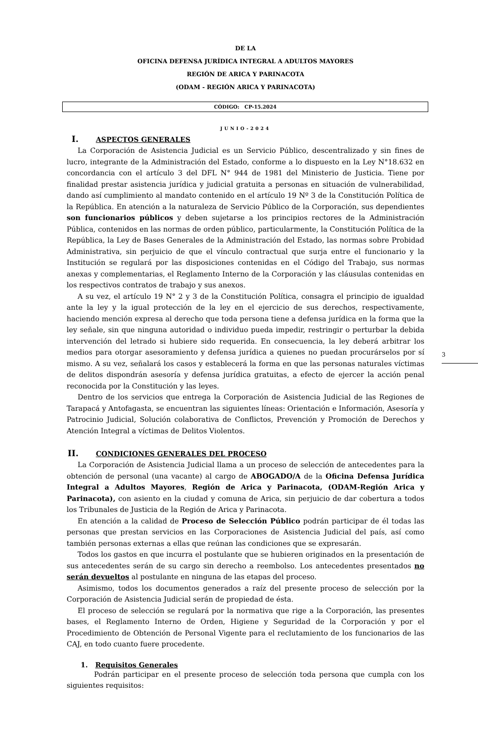DE LA
OFICINA DEFENSA JURÍDICA INTEGRAL A ADULTOS MAYORES
REGIÓN DE ARICA Y PARINACOTA
(ODAM - REGIÓN ARICA Y PARINACOTA)
CÓDIGO: CP-15.2024
JUNIO-2024
I. ASPECTOS GENERALES
La Corporación de Asistencia Judicial es un Servicio Público, descentralizado y sin fines de lucro, integrante de la Administración del Estado, conforme a lo dispuesto en la Ley N°18.632 en concordancia con el artículo 3 del DFL N° 944 de 1981 del Ministerio de Justicia. Tiene por finalidad prestar asistencia jurídica y judicial gratuita a personas en situación de vulnerabilidad, dando así cumplimiento al mandato contenido en el artículo 19 Nº 3 de la Constitución Política de la República. En atención a la naturaleza de Servicio Público de la Corporación, sus dependientes son funcionarios públicos y deben sujetarse a los principios rectores de la Administración Pública, contenidos en las normas de orden público, particularmente, la Constitución Política de la República, la Ley de Bases Generales de la Administración del Estado, las normas sobre Probidad Administrativa, sin perjuicio de que el vínculo contractual que surja entre el funcionario y la Institución se regulará por las disposiciones contenidas en el Código del Trabajo, sus normas anexas y complementarias, el Reglamento Interno de la Corporación y las cláusulas contenidas en los respectivos contratos de trabajo y sus anexos.
A su vez, el artículo 19 N° 2 y 3 de la Constitución Política, consagra el principio de igualdad ante la ley y la igual protección de la ley en el ejercicio de sus derechos, respectivamente, haciendo mención expresa al derecho que toda persona tiene a defensa jurídica en la forma que la ley señale, sin que ninguna autoridad o individuo pueda impedir, restringir o perturbar la debida intervención del letrado si hubiere sido requerida. En consecuencia, la ley deberá arbitrar los medios para otorgar asesoramiento y defensa jurídica a quienes no puedan procurárselos por sí mismo. A su vez, señalará los casos y establecerá la forma en que las personas naturales víctimas de delitos dispondrán asesoría y defensa jurídica gratuitas, a efecto de ejercer la acción penal reconocida por la Constitución y las leyes.
Dentro de los servicios que entrega la Corporación de Asistencia Judicial de las Regiones de Tarapacá y Antofagasta, se encuentran las siguientes líneas: Orientación e Información, Asesoría y Patrocinio Judicial, Solución colaborativa de Conflictos, Prevención y Promoción de Derechos y Atención Integral a víctimas de Delitos Violentos.
II. CONDICIONES GENERALES DEL PROCESO
La Corporación de Asistencia Judicial llama a un proceso de selección de antecedentes para la obtención de personal (una vacante) al cargo de ABOGADO/A de la Oficina Defensa Jurídica Integral a Adultos Mayores, Región de Arica y Parinacota, (ODAM-Región Arica y Parinacota), con asiento en la ciudad y comuna de Arica, sin perjuicio de dar cobertura a todos los Tribunales de Justicia de la Región de Arica y Parinacota.
En atención a la calidad de Proceso de Selección Público podrán participar de él todas las personas que prestan servicios en las Corporaciones de Asistencia Judicial del país, así como también personas externas a ellas que reúnan las condiciones que se expresarán.
Todos los gastos en que incurra el postulante que se hubieren originados en la presentación de sus antecedentes serán de su cargo sin derecho a reembolso. Los antecedentes presentados no serán devueltos al postulante en ninguna de las etapas del proceso.
Asimismo, todos los documentos generados a raíz del presente proceso de selección por la Corporación de Asistencia Judicial serán de propiedad de ésta.
El proceso de selección se regulará por la normativa que rige a la Corporación, las presentes bases, el Reglamento Interno de Orden, Higiene y Seguridad de la Corporación y por el Procedimiento de Obtención de Personal Vigente para el reclutamiento de los funcionarios de las CAJ, en todo cuanto fuere procedente.
1. Requisitos Generales
Podrán participar en el presente proceso de selección toda persona que cumpla con los siguientes requisitos:
3